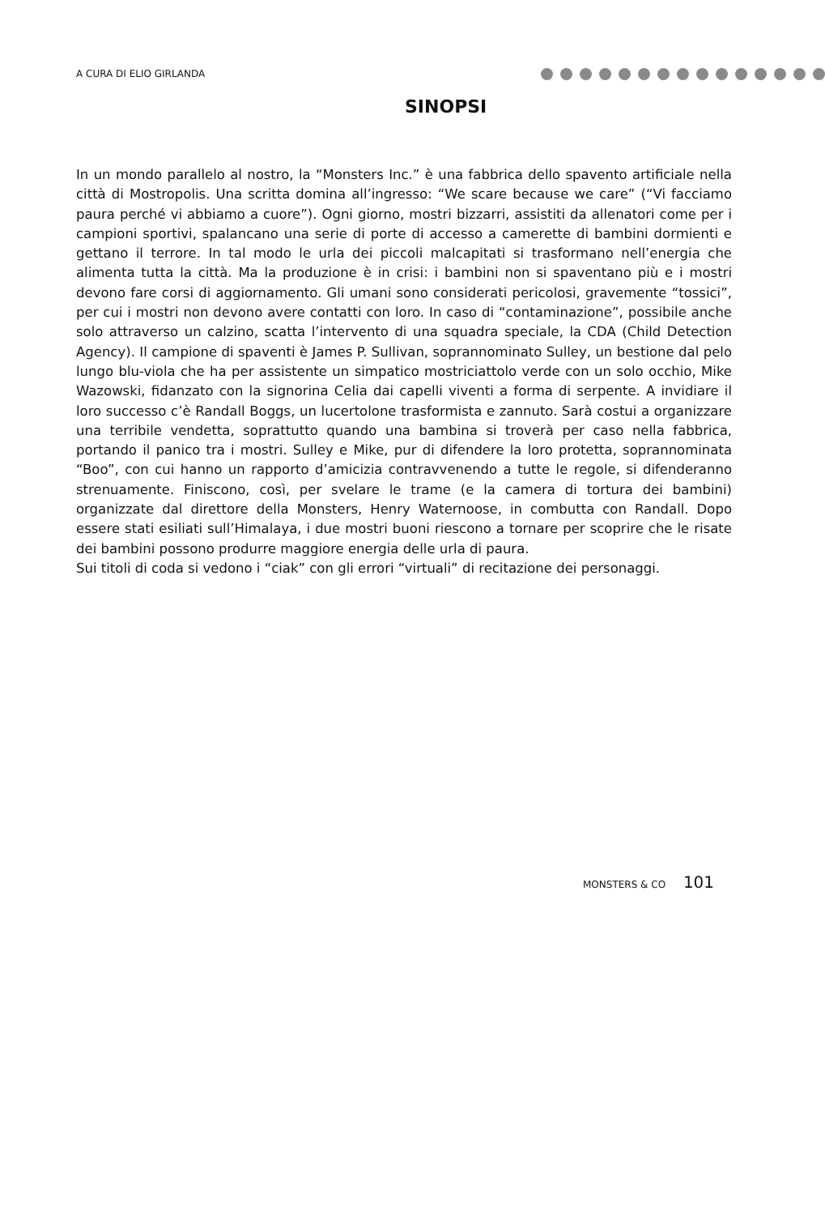A CURA DI ELIO GIRLANDA
SINOPSI
In un mondo parallelo al nostro, la “Monsters Inc.” è una fabbrica dello spavento artificiale nella città di Mostropolis. Una scritta domina all’ingresso: “We scare because we care” (“Vi facciamo paura perché vi abbiamo a cuore”). Ogni giorno, mostri bizzarri, assistiti da allenatori come per i campioni sportivi, spalancano una serie di porte di accesso a camerette di bambini dormienti e gettano il terrore. In tal modo le urla dei piccoli malcapitati si trasformano nell’energia che alimenta tutta la città. Ma la produzione è in crisi: i bambini non si spaventano più e i mostri devono fare corsi di aggiornamento. Gli umani sono considerati pericolosi, gravemente “tossici”, per cui i mostri non devono avere contatti con loro. In caso di “contaminazione”, possibile anche solo attraverso un calzino, scatta l’intervento di una squadra speciale, la CDA (Child Detection Agency). Il campione di spaventi è James P. Sullivan, soprannominato Sulley, un bestione dal pelo lungo blu-viola che ha per assistente un simpatico mostriciattolo verde con un solo occhio, Mike Wazowski, fidanzato con la signorina Celia dai capelli viventi a forma di serpente. A invidiare il loro successo c’è Randall Boggs, un lucertolone trasformista e zannuto. Sarà costui a organizzare una terribile vendetta, soprattutto quando una bambina si troverà per caso nella fabbrica, portando il panico tra i mostri. Sulley e Mike, pur di difendere la loro protetta, soprannominata “Boo”, con cui hanno un rapporto d’amicizia contravvenendo a tutte le regole, si difenderanno strenuamente. Finiscono, così, per svelare le trame (e la camera di tortura dei bambini) organizzate dal direttore della Monsters, Henry Waternoose, in combutta con Randall. Dopo essere stati esiliati sull’Himalaya, i due mostri buoni riescono a tornare per scoprire che le risate dei bambini possono produrre maggiore energia delle urla di paura.
Sui titoli di coda si vedono i “ciak” con gli errori “virtuali” di recitazione dei personaggi.
MONSTERS & CO 101